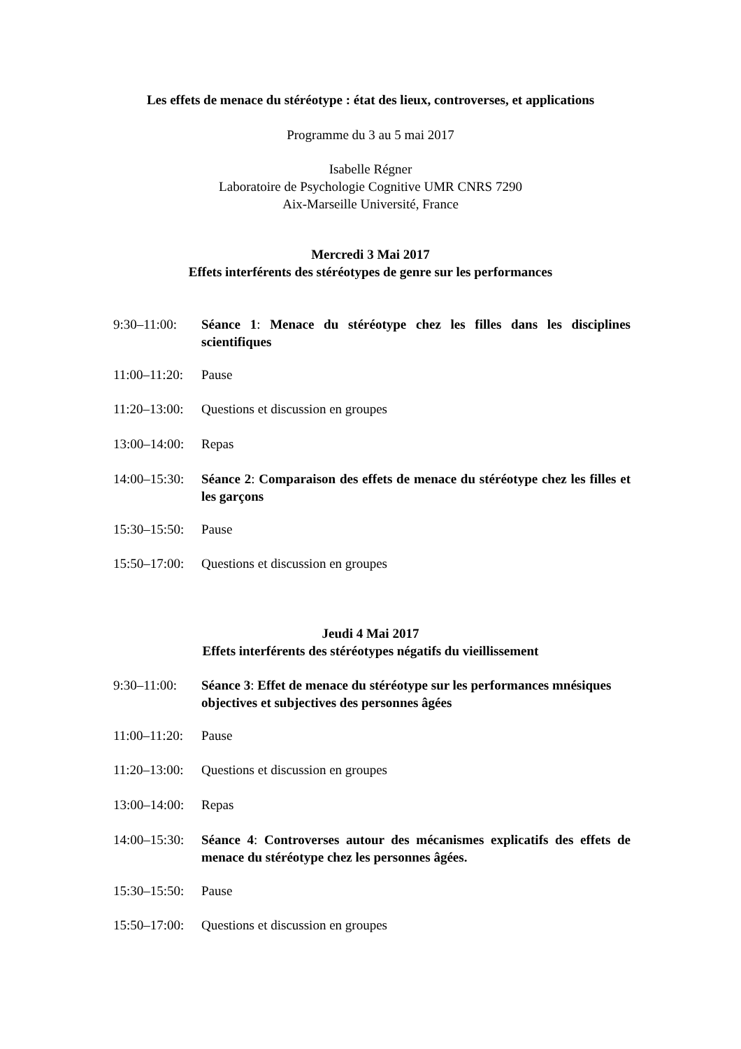Les effets de menace du stéréotype : état des lieux, controverses, et applications
Programme du 3 au 5 mai 2017
Isabelle Régner
Laboratoire de Psychologie Cognitive UMR CNRS 7290
Aix-Marseille Université, France
Mercredi 3 Mai 2017
Effets interférents des stéréotypes de genre sur les performances
9:30–11:00: Séance 1: Menace du stéréotype chez les filles dans les disciplines scientifiques
11:00–11:20:
Pause
11:20–13:00:
Questions et discussion en groupes
13:00–14:00:
Repas
14:00–15:30:
Séance 2: Comparaison des effets de menace du stéréotype chez les filles et les garçons
15:30–15:50:
Pause
15:50–17:00:
Questions et discussion en groupes
Jeudi 4 Mai 2017
Effets interférents des stéréotypes négatifs du vieillissement
9:30–11:00: Séance 3: Effet de menace du stéréotype sur les performances mnésiques objectives et subjectives des personnes âgées
11:00–11:20:
Pause
11:20–13:00:
Questions et discussion en groupes
13:00–14:00:
Repas
14:00–15:30:
Séance 4: Controverses autour des mécanismes explicatifs des effets de menace du stéréotype chez les personnes âgées.
15:30–15:50:
Pause
15:50–17:00:
Questions et discussion en groupes